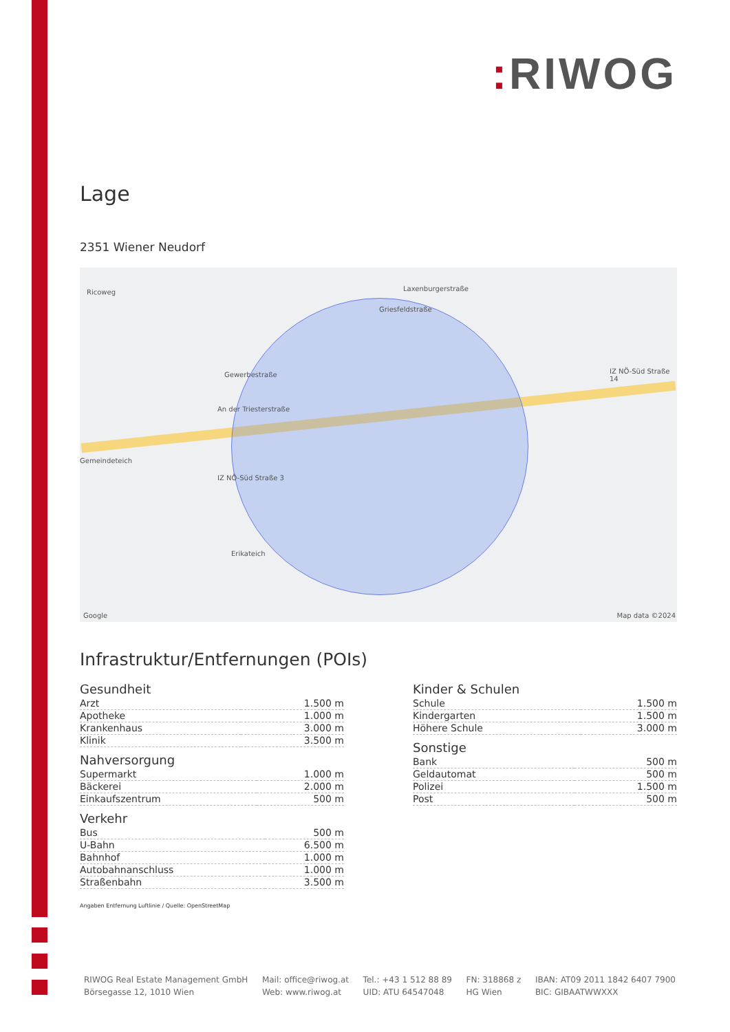: RIWOG
Lage
2351 Wiener Neudorf
Ricoweg Laxenburgerstraße
Griesfeldstraße
Gewerbestraße
An der Triesterstraße
Gemeindeteich
IZ NÖ-Süd Straße 3
IZ NÖ-Süd Straße 14
Erikateich
Google Map data ©2024
Infrastruktur/Entfernungen (POIs)
Gesundheit
| Arzt | 1.500 m |
| Apotheke | 1.000 m |
| Krankenhaus | 3.000 m |
| Klinik | 3.500 m |
Nahversorgung
| Supermarkt | 1.000 m |
| Bäckerei | 2.000 m |
| Einkaufszentrum | 500 m |
Verkehr
| Bus | 500 m |
| U-Bahn | 6.500 m |
| Bahnhof | 1.000 m |
| Autobahnanschluss | 1.000 m |
| Straßenbahn | 3.500 m |
Angaben Entfernung Luftlinie / Quelle: OpenStreetMap
Kinder & Schulen
| Schule | 1.500 m |
| Kindergarten | 1.500 m |
| Höhere Schule | 3.000 m |
Sonstige
| Bank | 500 m |
| Geldautomat | 500 m |
| Polizei | 1.500 m |
| Post | 500 m |
RIWOG Real Estate Management GmbH
Börsegasse 12, 1010 Wien
Mail: office@riwog.at
Web: www.riwog.at
Tel.: +43 1 512 88 89
UID: ATU 64547048
FN: 318868 z
HG Wien
IBAN: AT09 2011 1842 6407 7900
BIC: GIBAATWWXXX